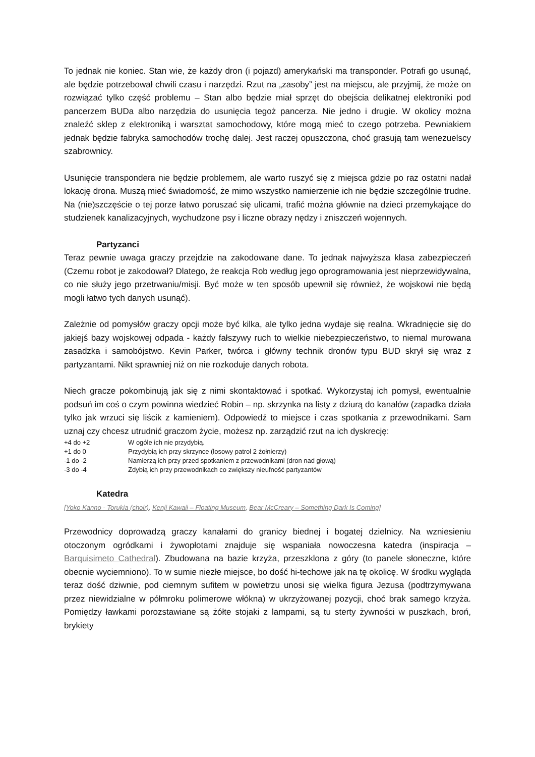To jednak nie koniec. Stan wie, że każdy dron (i pojazd) amerykański ma transponder. Potrafi go usunąć, ale będzie potrzebował chwili czasu i narzędzi. Rzut na „zasoby” jest na miejscu, ale przyjmij, że może on rozwiązać tylko część problemu – Stan albo będzie miał sprzęt do obejścia delikatnej elektroniki pod pancerzem BUDa albo narzędzia do usunięcia tegoż pancerza. Nie jedno i drugie. W okolicy można znaleźć sklep z elektroniką i warsztat samochodowy, które mogą mieć to czego potrzeba. Pewniakiem jednak będzie fabryka samochodów trochę dalej. Jest raczej opuszczona, choć grasują tam wenezuelscy szabrownicy.
Usunięcie transpondera nie będzie problemem, ale warto ruszyć się z miejsca gdzie po raz ostatni nadał lokację drona. Muszą mieć świadomość, że mimo wszystko namierzenie ich nie będzie szczególnie trudne. Na (nie)szczęście o tej porze łatwo poruszać się ulicami, trafić można głównie na dzieci przemykające do studzienek kanalizacyjnych, wychudzone psy i liczne obrazy nędzy i zniszczeń wojennych.
Partyzanci
Teraz pewnie uwaga graczy przejdzie na zakodowane dane. To jednak najwyższa klasa zabezpieczeń (Czemu robot je zakodował? Dlatego, że reakcja Rob według jego oprogramowania jest nieprzewidywalna, co nie służy jego przetrwaniu/misji. Być może w ten sposób upewnił się również, że wojskowi nie będą mogli łatwo tych danych usunąć).
Zależnie od pomysłów graczy opcji może być kilka, ale tylko jedna wydaje się realna. Wkradnięcie się do jakiejś bazy wojskowej odpada - każdy fałszywy ruch to wielkie niebezpieczeństwo, to niemal murowana zasadzka i samobójstwo. Kevin Parker, twórca i główny technik dronów typu BUD skrył się wraz z partyzantami. Nikt sprawniej niż on nie rozkoduje danych robota.
Niech gracze pokombinują jak się z nimi skontaktować i spotkać. Wykorzystaj ich pomysł, ewentualnie podsuń im coś o czym powinna wiedzieć Robin – np. skrzynka na listy z dziurą do kanałów (zapadka działa tylko jak wrzuci się liścik z kamieniem). Odpowiedź to miejsce i czas spotkania z przewodnikami. Sam uznaj czy chcesz utrudnić graczom życie, możesz np. zarządzić rzut na ich dyskrecję:
| +4 do +2 | W ogóle ich nie przydybią. |
| +1 do 0 | Przydybią ich przy skrzynce (losowy patrol 2 żołnierzy) |
| -1 do -2 | Namierzą ich przy przed spotkaniem z przewodnikami (dron nad głową) |
| -3 do -4 | Zdybią ich przy przewodnikach co zwiększy nieufność partyzantów |
Katedra
[Yoko Kanno - Torukia (choir), Kenji Kawaii – Floating Museum, Bear McCreary – Something Dark Is Coming]
Przewodnicy doprowadzą graczy kanałami do granicy biednej i bogatej dzielnicy. Na wzniesieniu otoczonym ogródkami i żywopłotami znajduje się wspaniała nowoczesna katedra (inspiracja – Barquisimeto Cathedral). Zbudowana na bazie krzyża, przeszklona z góry (to panele słoneczne, które obecnie wyciemniono). To w sumie niezłe miejsce, bo dość hi-techowe jak na tę okolicę. W środku wygląda teraz dość dziwnie, pod ciemnym sufitem w powietrzu unosi się wielka figura Jezusa (podtrzymywana przez niewidzialne w półmroku polimerowe włókna) w ukrzyżowanej pozycji, choć brak samego krzyża. Pomiędzy ławkami porozstawiane są żółte stojaki z lampami, są tu sterty żywności w puszkach, broń, brykiety